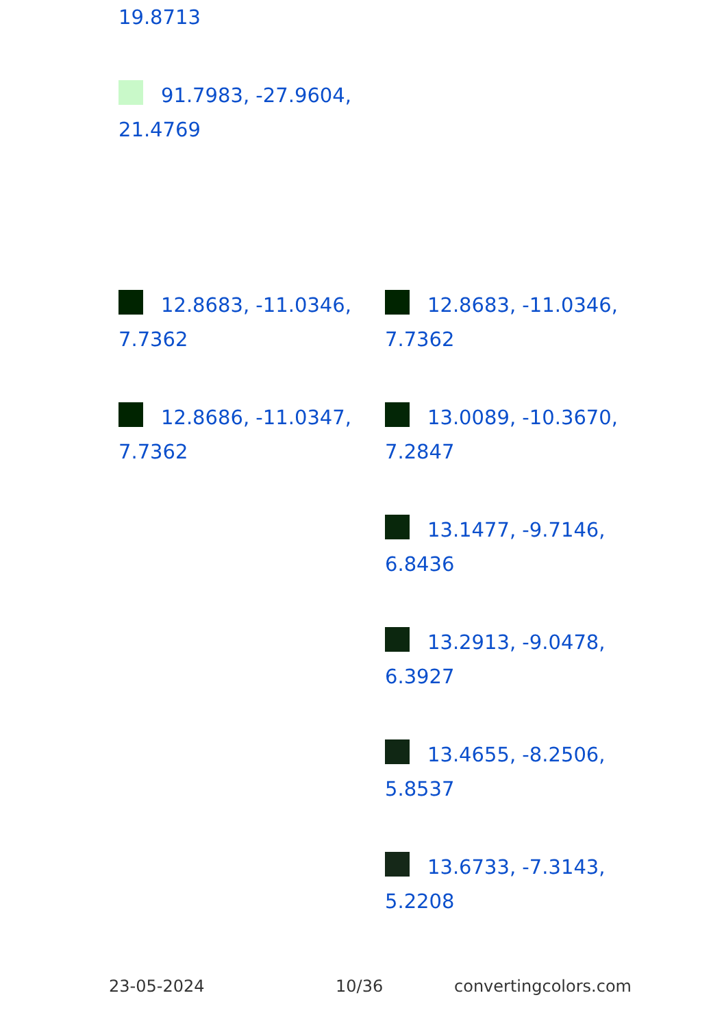19.8713
91.7983, -27.9604, 21.4769
12.8683, -11.0346, 7.7362
12.8683, -11.0346, 7.7362
12.8686, -11.0347, 7.7362
13.0089, -10.3670, 7.2847
13.1477, -9.7146, 6.8436
13.2913, -9.0478, 6.3927
13.4655, -8.2506, 5.8537
13.6733, -7.3143, 5.2208
23-05-2024 10/36 convertingcolors.com